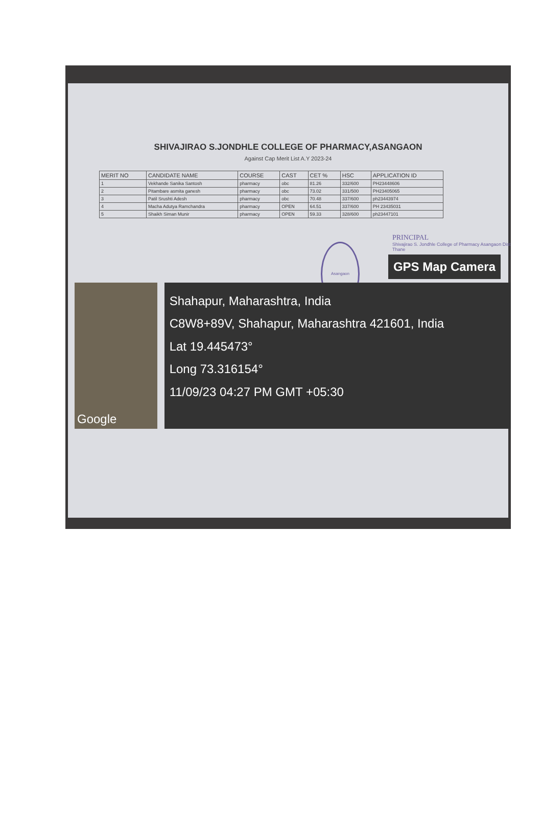SHIVAJIRAO S.JONDHLE COLLEGE OF PHARMACY,ASANGAON
Against Cap Merit List A.Y 2023-24
| MERIT NO | CANDIDATE NAME | COURSE | CAST | CET % | HSC | APPLICATION ID |
| --- | --- | --- | --- | --- | --- | --- |
| 1 | Vekhande Sanika Santosh | pharmacy | obc | 81.26 | 332/600 | PH23448606 |
| 2 | Pitambare asmita ganesh | pharmacy | obc | 73.02 | 331/500 | PH23405065 |
| 3 | Patil Srushti Adesh | pharmacy | obc | 70.48 | 337/600 | ph23443974 |
| 4 | Macha Adutya Ramchandra | pharmacy | OPEN | 64.51 | 337/600 | PH 23435031 |
| 5 | Shaikh Siman Munir | pharmacy | OPEN | 59.33 | 328/600 | ph23447101 |
Asangaon
PRINCIPAL
Shivajirao S. Jondhle College of Pharmacy Asangaon Dist Thane
GPS Map Camera
Google
Shahapur, Maharashtra, India
C8W8+89V, Shahapur, Maharashtra 421601, India
Lat 19.445473°
Long 73.316154°
11/09/23 04:27 PM GMT +05:30